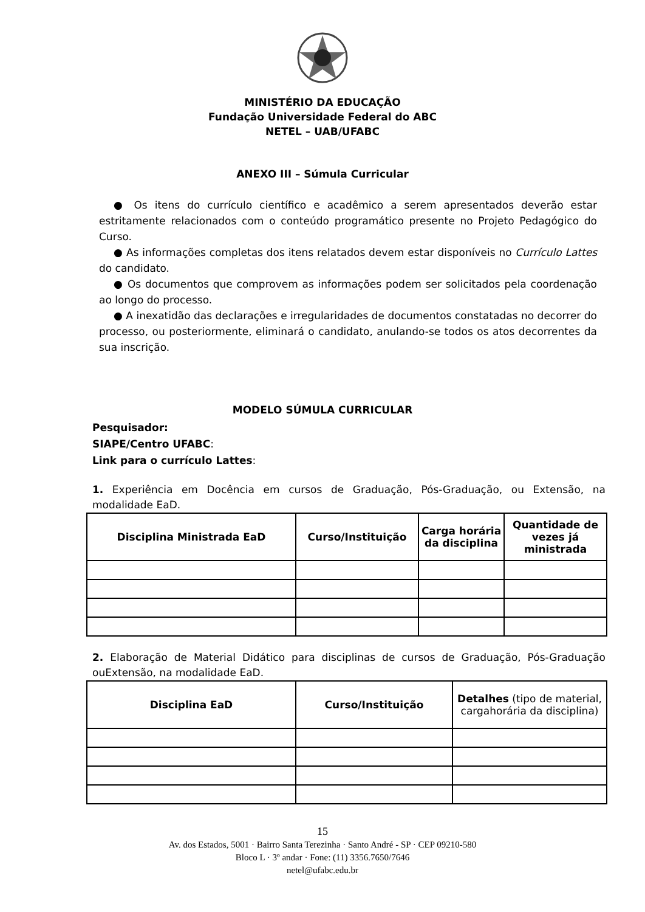MINISTÉRIO DA EDUCAÇÃO
Fundação Universidade Federal do ABC
NETEL – UAB/UFABC
ANEXO III – Súmula Curricular
● Os itens do currículo científico e acadêmico a serem apresentados deverão estar estritamente relacionados com o conteúdo programático presente no Projeto Pedagógico do Curso.
● As informações completas dos itens relatados devem estar disponíveis no Currículo Lattes do candidato.
● Os documentos que comprovem as informações podem ser solicitados pela coordenação ao longo do processo.
● A inexatidão das declarações e irregularidades de documentos constatadas no decorrer do processo, ou posteriormente, eliminará o candidato, anulando-se todos os atos decorrentes da sua inscrição.
MODELO SÚMULA CURRICULAR
Pesquisador:
SIAPE/Centro UFABC:
Link para o currículo Lattes:
1. Experiência em Docência em cursos de Graduação, Pós-Graduação, ou Extensão, na modalidade EaD.
| Disciplina Ministrada EaD | Curso/Instituição | Carga horária da disciplina | Quantidade de vezes já ministrada |
| --- | --- | --- | --- |
2. Elaboração de Material Didático para disciplinas de cursos de Graduação, Pós-Graduação ouExtensão, na modalidade EaD.
| Disciplina EaD | Curso/Instituição | Detalhes (tipo de material, cargahorária da disciplina) |
15
Av. dos Estados, 5001 · Bairro Santa Terezinha · Santo André - SP · CEP 09210-580
Bloco L · 3º andar · Fone: (11) 3356.7650/7646
netel@ufabc.edu.br